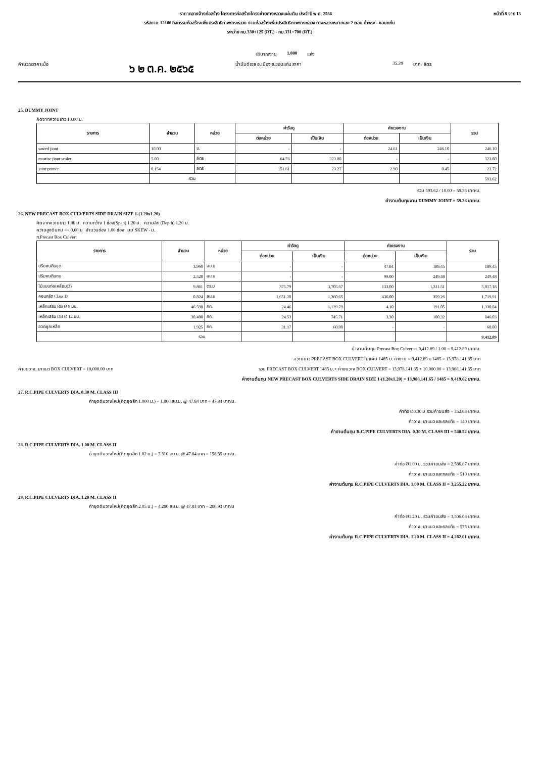ราคากลางจ้างก่อสร้าง โครงการก่อสร้างโครงข่ายทางหลวงแผ่นดิน ประจำปี พ.ศ. 2566 หน้าที่ 8 จาก 13
รหัสงาน 12100 กิจกรรมก่อสร้างเพิ่มประสิทธิภาพทางหลวง งานก่อสร้างเพิ่มประสิทธิภาพทางหลวง ทางหลวงหมายเลข 2 ตอน ท่าพระ - ขอนแก่น
ระหว่าง กม.330+125 (RT.) - กม.331+700 (RT.)
ปริมาณงาน 1.000 แห่ง
คำนวณราคาเมื่อ ๖ ๒ ต.ค. ๒๕๖๕ น้ำมันดีเซล อ.เมือง จ.ขอนแก่น ราคา 35.38 บาท / ลิตร
25. DUMMY JOINT
คิดจากความยาว 10.00 ม.
| รายการ | จำนวน | หน่วย | ค่าวัสดุ | | ค่าแรงงาน | | รวม |
| --- | --- | --- | --- | --- | --- | --- | --- |
| | | | ต่อหน่วย | เป็นเงิน | ต่อหน่วย | เป็นเงิน | |
| sawed jiont | 10.00 | ม. | - | - | 24.61 | 246.10 | 246.10 |
| mastisc jiont scaler | 5.00 | ลิตร | 64.76 | 323.80 | - | - | 323.80 |
| joint primer | 0.154 | ลิตร | 151.61 | 23.27 | 2.90 | 0.45 | 23.72 |
| | รวม | | | | | | 593.62 |
รวม 593.62 / 10.00 = 59.36 บาท/ม.
ค่างานต้นทุนงาน DUMMY JOINT = 59.36 บาท/ม.
26. NEW PRECAST BOX CULVERTS SIDE DRAIN SIZE 1-(1.20x1.20)
คิดจากความยาว 1.00 ม ความกว้าง 1 ช่อง(Span) 1.20 ม. ความลึก (Depth) 1.20 ม.
ความสูงดินถม <= 0.60 ม จำนวนช่อง 1.00 ช่อง มุม SKEW - ม.
ก.Precast Box Culvert
| รายการ | จำนวน | หน่วย | ค่าวัสดุ | | ค่าแรงงาน | | รวม |
| --- | --- | --- | --- | --- | --- | --- | --- |
| | | | ต่อหน่วย | เป็นเงิน | ต่อหน่วย | เป็นเงิน | |
| ปริมาณดินขุด | 3.960 | ลบ.ม | - | - | 47.84 | 189.45 | 189.45 |
| ปริมาณดินถม | 2.520 | ลบ.ม | - | - | 99.00 | 249.48 | 249.48 |
| ไม้แบบท่อเหลี่ยม(3) | 9.861 | ตร.ม | 375.79 | 3,705.67 | 133.00 | 1,311.51 | 5,017.18 |
| คอนกรีต Class D | 0.824 | ลบ.ม | 1,651.28 | 1,360.65 | 436.00 | 359.26 | 1,719.91 |
| เหล็กเสริม RB Ø 9 มม. | 46.598 | กก. | 24.46 | 1,139.79 | 4.10 | 191.05 | 1,330.84 |
| เหล็กเสริม DB Ø 12 มม. | 30.400 | กก. | 24.53 | 745.71 | 3.30 | 100.32 | 846.03 |
| ลวดผูกเหล็ก | 1.925 | กก. | 31.17 | 60.00 | - | - | 60.00 |
| | รวม | | | | | | 9,412.89 |
ค่างานต้นทุน Precast Box Culver t= 9,412.89 / 1.00 = 9,412.89 บาท/ม.
ความยาว PRECAST BOX CULVERT ในแผน 1485 ม. ค่างาน = 9,412.89 x 1485 = 13,978,141.65 บาท
ค่าขนวาง, ยาแนว BOX CULVERT = 10,000.00 บาท รวม PRECAST BOX CULVERT 1485 ม.+ ค่าขนวาง BOX CULVERT = 13,978,141.65 + 10,000.00 = 13,988,141.65 บาท
ค่างานต้นทุน NEW PRECAST BOX CULVERTS SIDE DRAIN SIZE 1-(1.20x1.20) = 13,988,141.65 / 1485 = 9,419.62 บาท/ม.
27. R.C.PIPE CULVERTS DIA. 0.30 M. CLASS III
ค่าขุดดินวางใหม่(คิดขุดลึก 1.000 ม.) = 1.000 ลบ.ม. @ 47.84 บาท = 47.84 บาท/ม.
ค่าท่อ Ø0.30 ม รวมค่าขนส่ง = 352.68 บาท/ม.
ค่าวาง, ยาแนว และกลบทับ = 140 บาท/ม.
ค่างานต้นทุน R.C.PIPE CULVERTS DIA. 0.30 M. CLASS III = 540.52 บาท/ม.
28. R.C.PIPE CULVERTS DIA. 1.00 M. CLASS II
ค่าขุดดินวางใหม่(คิดขุดลึก 1.82 ม.) = 3.310 ลบ.ม. @ 47.84 บาท = 158.35 บาท/ม.
ค่าท่อ Ø1.00 ม. รวมค่าขนส่ง = 2,586.87 บาท/ม.
ค่าวาง, ยาแนว และกลบทับ = 510 บาท/ม.
ค่างานต้นทุน R.C.PIPE CULVERTS DIA. 1.00 M. CLASS II = 3,255.22 บาท/ม.
29. R.C.PIPE CULVERTS DIA. 1.20 M. CLASS II
ค่าขุดดินวางใหม่(คิดขุดลึก 2.05 ม.) = 4.200 ลบ.ม. @ 47.84 บาท = 200.93 บาท/ม
ค่าท่อ Ø1.20 ม. รวมค่าขนส่ง = 3,506.08 บาท/ม.
ค่าวาง, ยาแนว และกลบทับ = 575 บาท/ม.
ค่างานต้นทุน R.C.PIPE CULVERTS DIA. 1.20 M. CLASS II = 4,282.01 บาท/ม.